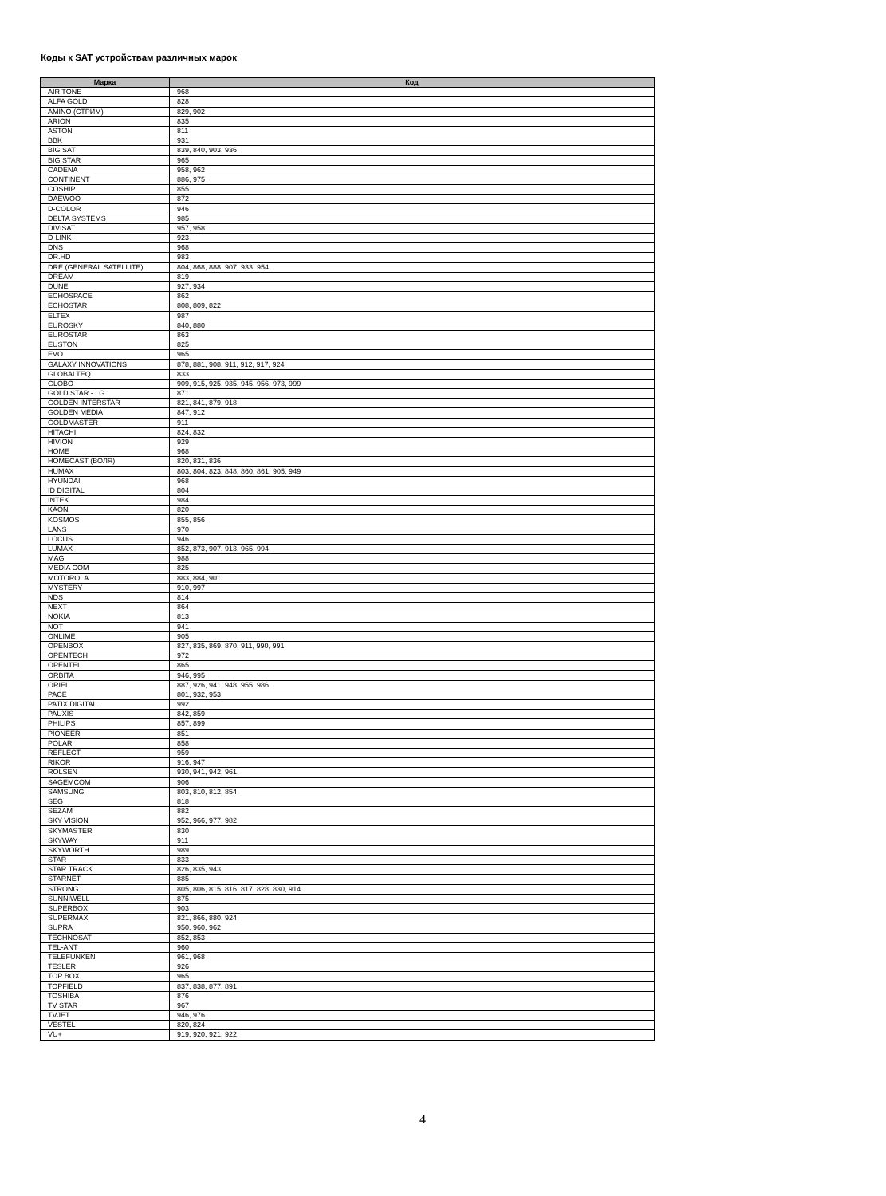Коды к SAT устройствам различных марок
| Марка | Код |
| --- | --- |
| AIR TONE | 968 |
| ALFA GOLD | 828 |
| AMINO (СТРИМ) | 829, 902 |
| ARION | 835 |
| ASTON | 811 |
| BBK | 931 |
| BIG SAT | 839, 840, 903, 936 |
| BIG STAR | 965 |
| CADENA | 958, 962 |
| CONTINENT | 886, 975 |
| COSHIP | 855 |
| DAEWOO | 872 |
| D-COLOR | 946 |
| DELTA SYSTEMS | 985 |
| DIVISAT | 957, 958 |
| D-LINK | 923 |
| DNS | 968 |
| DR.HD | 983 |
| DRE (GENERAL SATELLITE) | 804, 868, 888, 907, 933, 954 |
| DREAM | 819 |
| DUNE | 927, 934 |
| ECHOSPACE | 862 |
| ECHOSTAR | 808, 809, 822 |
| ELTEX | 987 |
| EUROSKY | 840, 880 |
| EUROSTAR | 863 |
| EUSTON | 825 |
| EVO | 965 |
| GALAXY INNOVATIONS | 878, 881, 908, 911, 912, 917, 924 |
| GLOBALTEQ | 833 |
| GLOBO | 909, 915, 925, 935, 945, 956, 973, 999 |
| GOLD STAR - LG | 871 |
| GOLDEN INTERSTAR | 821, 841, 879, 918 |
| GOLDEN MEDIA | 847, 912 |
| GOLDMASTER | 911 |
| HITACHI | 824, 832 |
| HIVION | 929 |
| HOME | 968 |
| HOMECAST (ВОЛЯ) | 820, 831, 836 |
| HUMAX | 803, 804, 823, 848, 860, 861, 905, 949 |
| HYUNDAI | 968 |
| ID DIGITAL | 804 |
| INTEK | 984 |
| KAON | 820 |
| KOSMOS | 855, 856 |
| LANS | 970 |
| LOCUS | 946 |
| LUMAX | 852, 873, 907, 913, 965, 994 |
| MAG | 988 |
| MEDIA COM | 825 |
| MOTOROLA | 883, 884, 901 |
| MYSTERY | 910, 997 |
| NDS | 814 |
| NEXT | 864 |
| NOKIA | 813 |
| NOT | 941 |
| ONLIME | 905 |
| OPENBOX | 827, 835, 869, 870, 911, 990, 991 |
| OPENTECH | 972 |
| OPENTEL | 865 |
| ORBITA | 946, 995 |
| ORIEL | 887, 926, 941, 948, 955, 986 |
| PACE | 801, 932, 953 |
| PATIX DIGITAL | 992 |
| PAUXIS | 842, 859 |
| PHILIPS | 857, 899 |
| PIONEER | 851 |
| POLAR | 858 |
| REFLECT | 959 |
| RIKOR | 916, 947 |
| ROLSEN | 930, 941, 942, 961 |
| SAGEMCOM | 906 |
| SAMSUNG | 803, 810, 812, 854 |
| SEG | 818 |
| SEZAM | 882 |
| SKY VISION | 952, 966, 977, 982 |
| SKYMASTER | 830 |
| SKYWAY | 911 |
| SKYWORTH | 989 |
| STAR | 833 |
| STAR TRACK | 826, 835, 943 |
| STARNET | 885 |
| STRONG | 805, 806, 815, 816, 817, 828, 830, 914 |
| SUNNIWELL | 875 |
| SUPERBOX | 903 |
| SUPERMAX | 821, 866, 880, 924 |
| SUPRA | 950, 960, 962 |
| TECHNOSAT | 852, 853 |
| TEL-ANT | 960 |
| TELEFUNKEN | 961, 968 |
| TESLER | 926 |
| TOP BOX | 965 |
| TOPFIELD | 837, 838, 877, 891 |
| TOSHIBA | 876 |
| TV STAR | 967 |
| TVJET | 946, 976 |
| VESTEL | 820, 824 |
| VU+ | 919, 920, 921, 922 |
4